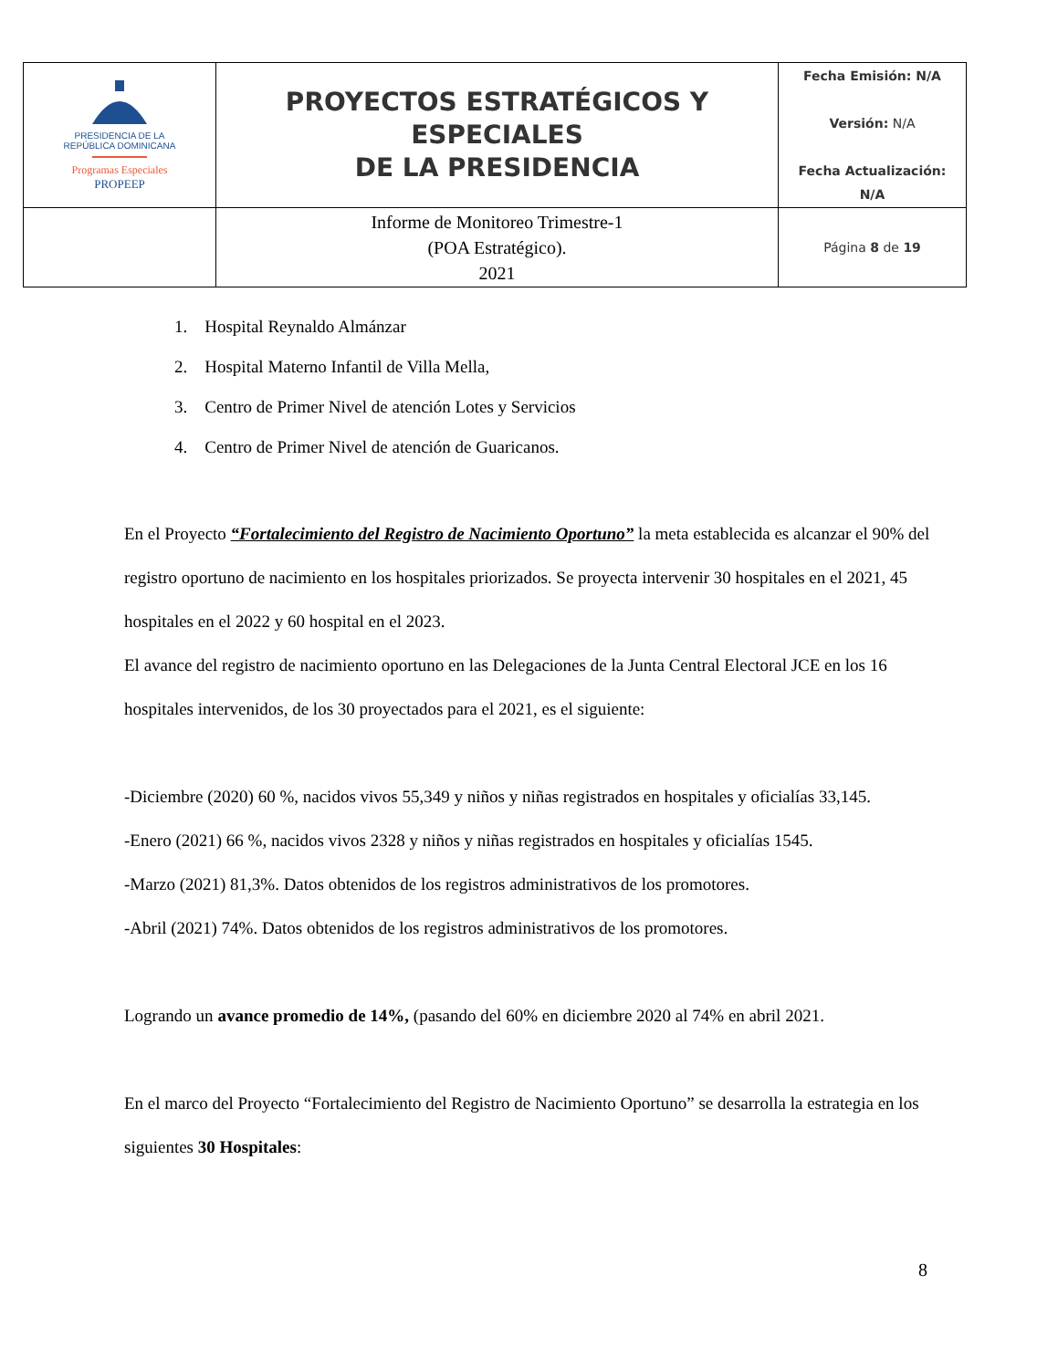| PRESIDENCIA DE LA REPÚBLICA DOMINICANA Programas Especiales PROPEEP | PROYECTOS ESTRATÉGICOS Y ESPECIALES DE LA PRESIDENCIA | Fecha Emisión: N/A Versión: N/A Fecha Actualización: N/A |
| | Informe de Monitoreo Trimestre-1 (POA Estratégico). 2021 | Página 8 de 19 |
1. Hospital Reynaldo Almánzar
2. Hospital Materno Infantil de Villa Mella,
3. Centro de Primer Nivel de atención Lotes y Servicios
4. Centro de Primer Nivel de atención de Guaricanos.
En el Proyecto “Fortalecimiento del Registro de Nacimiento Oportuno” la meta establecida es alcanzar el 90% del registro oportuno de nacimiento en los hospitales priorizados. Se proyecta intervenir 30 hospitales en el 2021, 45 hospitales en el 2022 y 60 hospital en el 2023.
El avance del registro de nacimiento oportuno en las Delegaciones de la Junta Central Electoral JCE en los 16 hospitales intervenidos, de los 30 proyectados para el 2021, es el siguiente:
-Diciembre (2020) 60 %, nacidos vivos 55,349 y niños y niñas registrados en hospitales y oficialías 33,145.
-Enero (2021) 66 %, nacidos vivos 2328 y niños y niñas registrados en hospitales y oficialías 1545.
-Marzo (2021) 81,3%. Datos obtenidos de los registros administrativos de los promotores.
-Abril (2021) 74%. Datos obtenidos de los registros administrativos de los promotores.
Logrando un avance promedio de 14%, (pasando del 60% en diciembre 2020 al 74% en abril 2021.
En el marco del Proyecto “Fortalecimiento del Registro de Nacimiento Oportuno” se desarrolla la estrategia en los siguientes 30 Hospitales:
8